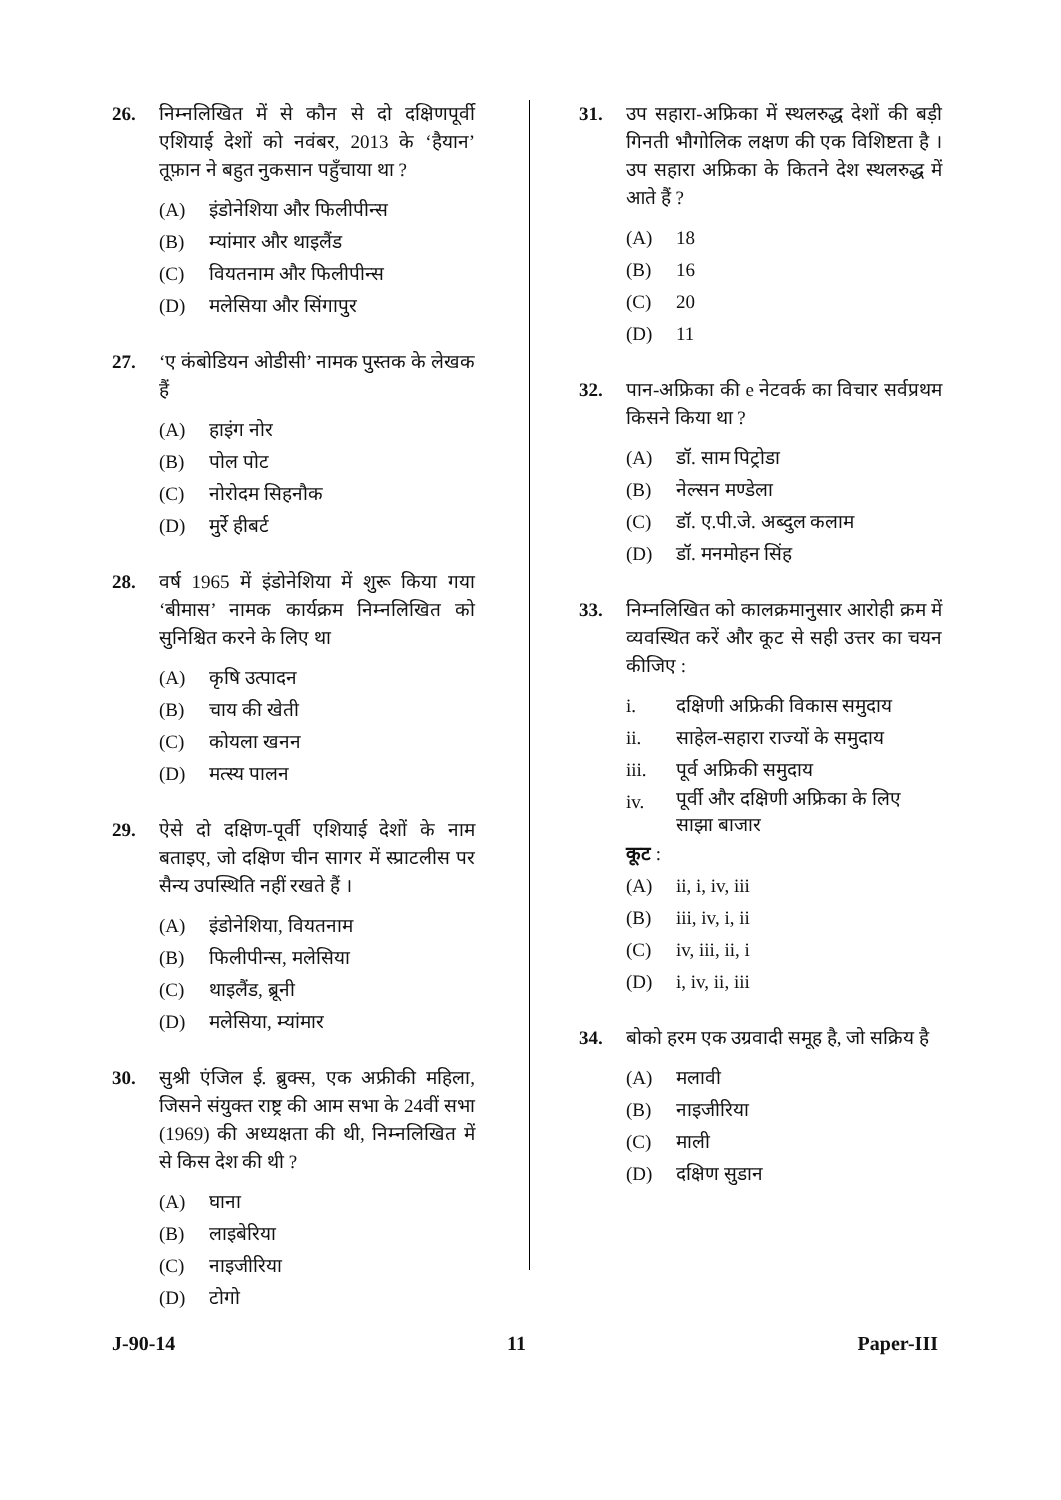26. निम्नलिखित में से कौन से दो दक्षिणपूर्वी एशियाई देशों को नवंबर, 2013 के ‘हैयान’ तूफ़ान ने बहुत नुकसान पहुँचाया था ?
(A) इंडोनेशिया और फिलीपीन्स
(B) म्यांमार और थाइलैंड
(C) वियतनाम और फिलीपीन्स
(D) मलेसिया और सिंगापुर
27. ‘ए कंबोडियन ओडीसी’ नामक पुस्तक के लेखक हैं
(A) हाइंग नोर
(B) पोल पोट
(C) नोरोदम सिहनौक
(D) मुर्रे हीबर्ट
28. वर्ष 1965 में इंडोनेशिया में शुरू किया गया ‘बीमास’ नामक कार्यक्रम निम्नलिखित को सुनिश्चित करने के लिए था
(A) कृषि उत्पादन
(B) चाय की खेती
(C) कोयला खनन
(D) मत्स्य पालन
29. ऐसे दो दक्षिण-पूर्वी एशियाई देशों के नाम बताइए, जो दक्षिण चीन सागर में स्प्राटलीस पर सैन्य उपस्थिति नहीं रखते हैं ।
(A) इंडोनेशिया, वियतनाम
(B) फिलीपीन्स, मलेसिया
(C) थाइलैंड, ब्रूनी
(D) मलेसिया, म्यांमार
30. सुश्री एंजिल ई. ब्रुक्स, एक अफ्रीकी महिला, जिसने संयुक्त राष्ट्र की आम सभा के 24वीं सभा (1969) की अध्यक्षता की थी, निम्नलिखित में से किस देश की थी ?
(A) घाना
(B) लाइबेरिया
(C) नाइजीरिया
(D) टोगो
31. उप सहारा-अफ्रिका में स्थलरुद्ध देशों की बड़ी गिनती भौगोलिक लक्षण की एक विशिष्टता है । उप सहारा अफ्रिका के कितने देश स्थलरुद्ध में आते हैं ?
(A) 18
(B) 16
(C) 20
(D) 11
32. पान-अफ्रिका की e नेटवर्क का विचार सर्वप्रथम किसने किया था ?
(A) डॉ. साम पिट्रोडा
(B) नेल्सन मण्डेला
(C) डॉ. ए.पी.जे. अब्दुल कलाम
(D) डॉ. मनमोहन सिंह
33. निम्नलिखित को कालक्रमानुसार आरोही क्रम में व्यवस्थित करें और कूट से सही उत्तर का चयन कीजिए :
i. दक्षिणी अफ्रिकी विकास समुदाय
ii. साहेल-सहारा राज्यों के समुदाय
iii. पूर्व अफ्रिकी समुदाय
iv.
पूर्वी और दक्षिणी अफ्रिका के लिए साझा बाजार
कूट :
(A) ii, i, iv, iii
(B) iii, iv, i, ii
(C) iv, iii, ii, i
(D) i, iv, ii, iii
34. बोको हरम एक उग्रवादी समूह है, जो सक्रिय है
(A) मलावी
(B) नाइजीरिया
(C) माली
(D) दक्षिण सुडान
J-90-14 11 Paper-III